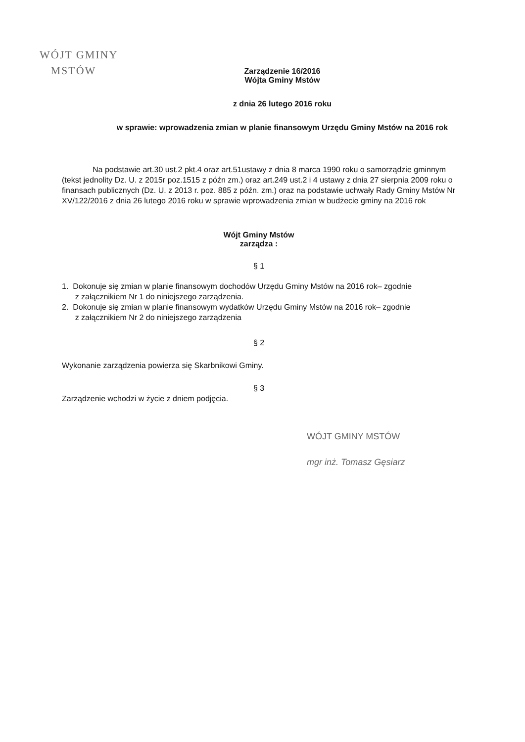WÓJT GMINY
MSTÓW
Zarządzenie 16/2016
Wójta Gminy Mstów
z dnia 26 lutego 2016 roku
w sprawie: wprowadzenia zmian w planie finansowym Urzędu Gminy Mstów na 2016 rok
Na podstawie art.30 ust.2 pkt.4 oraz art.51ustawy z dnia 8 marca 1990 roku o samorządzie gminnym (tekst jednolity Dz. U. z 2015r poz.1515 z późn zm.) oraz art.249 ust.2 i 4 ustawy z dnia 27 sierpnia 2009 roku o finansach publicznych (Dz. U. z 2013 r. poz. 885 z późn. zm.) oraz na podstawie uchwały Rady Gminy Mstów Nr XV/122/2016 z dnia 26 lutego 2016 roku w sprawie wprowadzenia zmian w budżecie gminy na 2016 rok
Wójt Gminy Mstów
zarządza :
§ 1
1. Dokonuje się zmian w planie finansowym dochodów Urzędu Gminy Mstów na 2016 rok– zgodnie
z załącznikiem Nr 1 do niniejszego zarządzenia.
2. Dokonuje się zmian w planie finansowym wydatków Urzędu Gminy Mstów na 2016 rok– zgodnie
z załącznikiem Nr 2 do niniejszego zarządzenia
§ 2
Wykonanie zarządzenia powierza się Skarbnikowi Gminy.
§ 3
Zarządzenie wchodzi w życie z dniem podjęcia.
WÓJT GMINY MSTÓW
mgr inż. Tomasz Gęsiarz